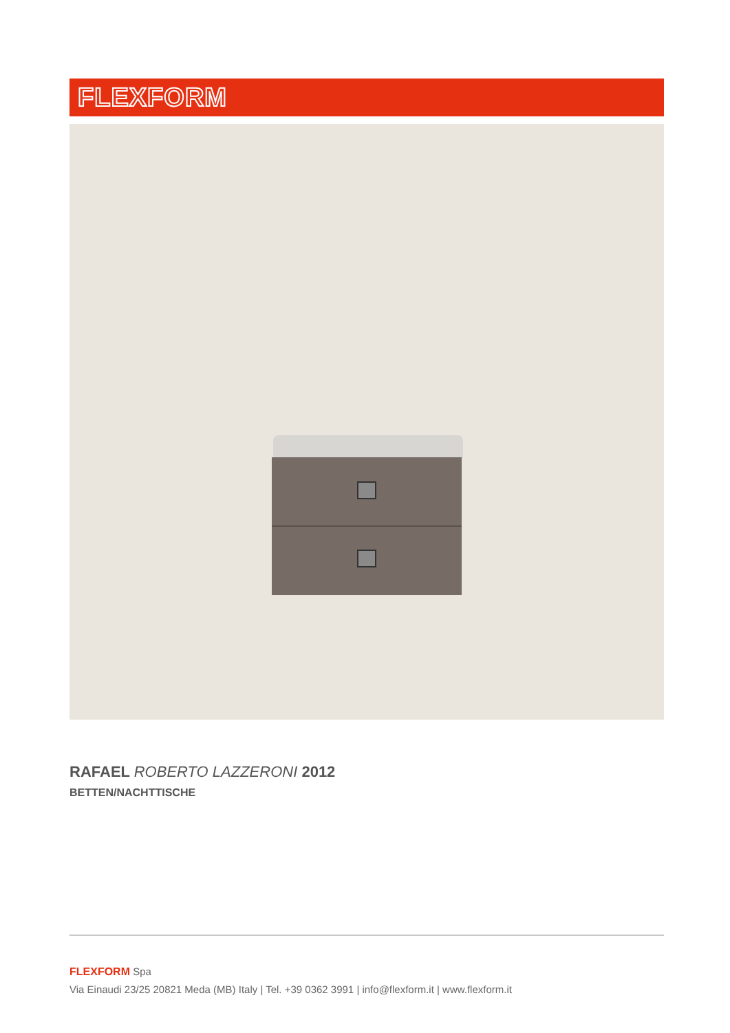FLEXFORM
RAFAEL ROBERTO LAZZERONI 2012
BETTEN/NACHTTISCHE
FLEXFORM Spa
Via Einaudi 23/25 20821 Meda (MB) Italy | Tel. +39 0362 3991 | info@flexform.it | www.flexform.it